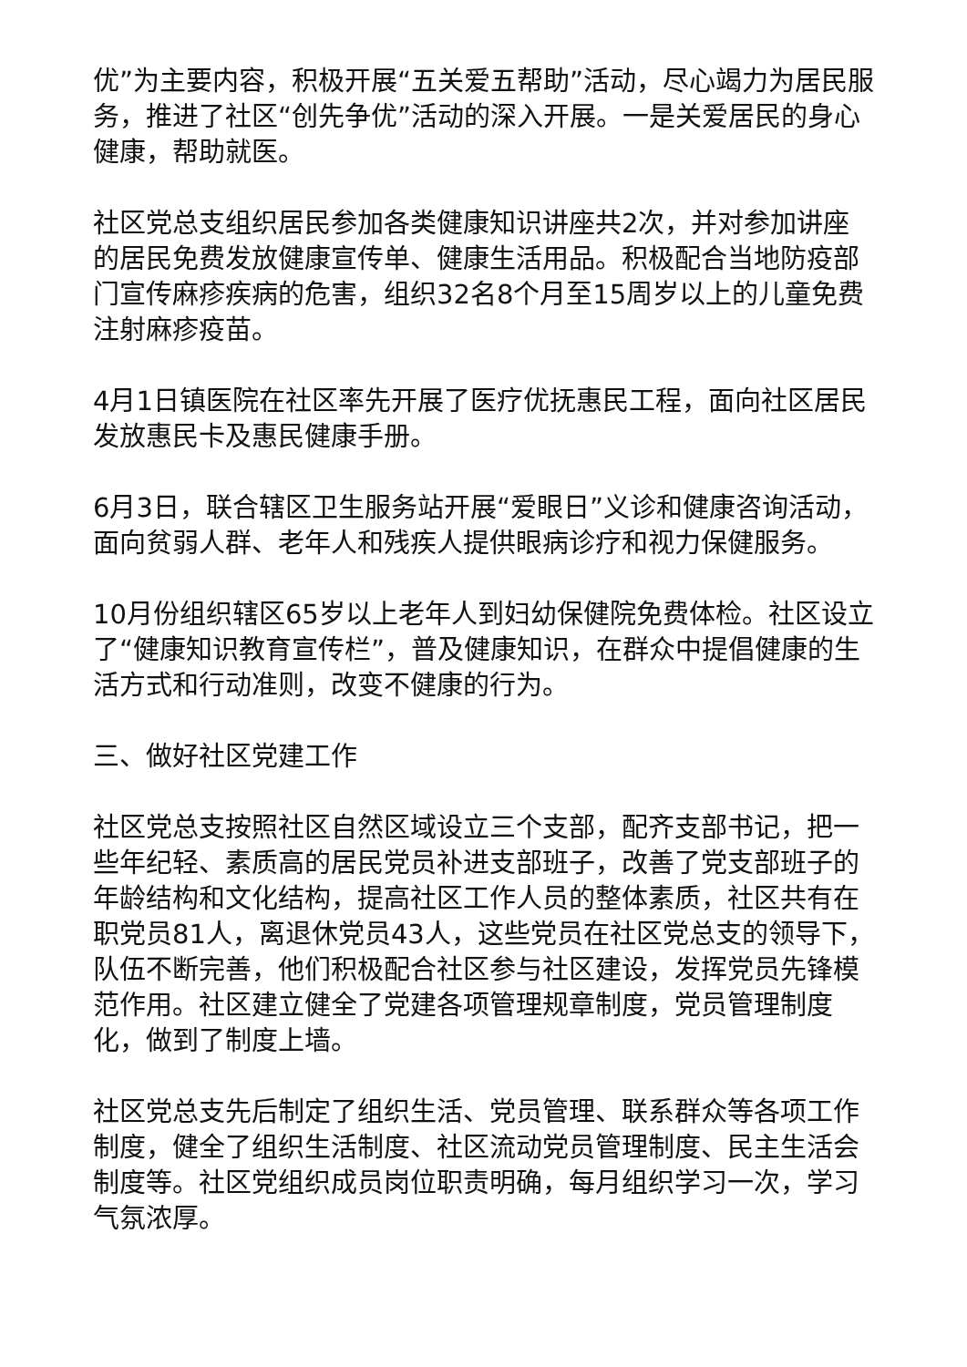优”为主要内容，积极开展“五关爱五帮助”活动，尽心竭力为居民服务，推进了社区“创先争优”活动的深入开展。一是关爱居民的身心健康，帮助就医。
社区党总支组织居民参加各类健康知识讲座共2次，并对参加讲座的居民免费发放健康宣传单、健康生活用品。积极配合当地防疫部门宣传麻疹疾病的危害，组织32名8个月至15周岁以上的儿童免费注射麻疹疫苗。
4月1日镇医院在社区率先开展了医疗优抚惠民工程，面向社区居民发放惠民卡及惠民健康手册。
6月3日，联合辖区卫生服务站开展“爱眼日”义诊和健康咨询活动，面向贫弱人群、老年人和残疾人提供眼病诊疗和视力保健服务。
10月份组织辖区65岁以上老年人到妇幼保健院免费体检。社区设立了“健康知识教育宣传栏”，普及健康知识，在群众中提倡健康的生活方式和行动准则，改变不健康的行为。
三、做好社区党建工作
社区党总支按照社区自然区域设立三个支部，配齐支部书记，把一些年纪轻、素质高的居民党员补进支部班子，改善了党支部班子的年龄结构和文化结构，提高社区工作人员的整体素质，社区共有在职党员81人，离退休党员43人，这些党员在社区党总支的领导下，队伍不断完善，他们积极配合社区参与社区建设，发挥党员先锋模范作用。社区建立健全了党建各项管理规章制度，党员管理制度化，做到了制度上墙。
社区党总支先后制定了组织生活、党员管理、联系群众等各项工作制度，健全了组织生活制度、社区流动党员管理制度、民主生活会制度等。社区党组织成员岗位职责明确，每月组织学习一次，学习气氛浓厚。